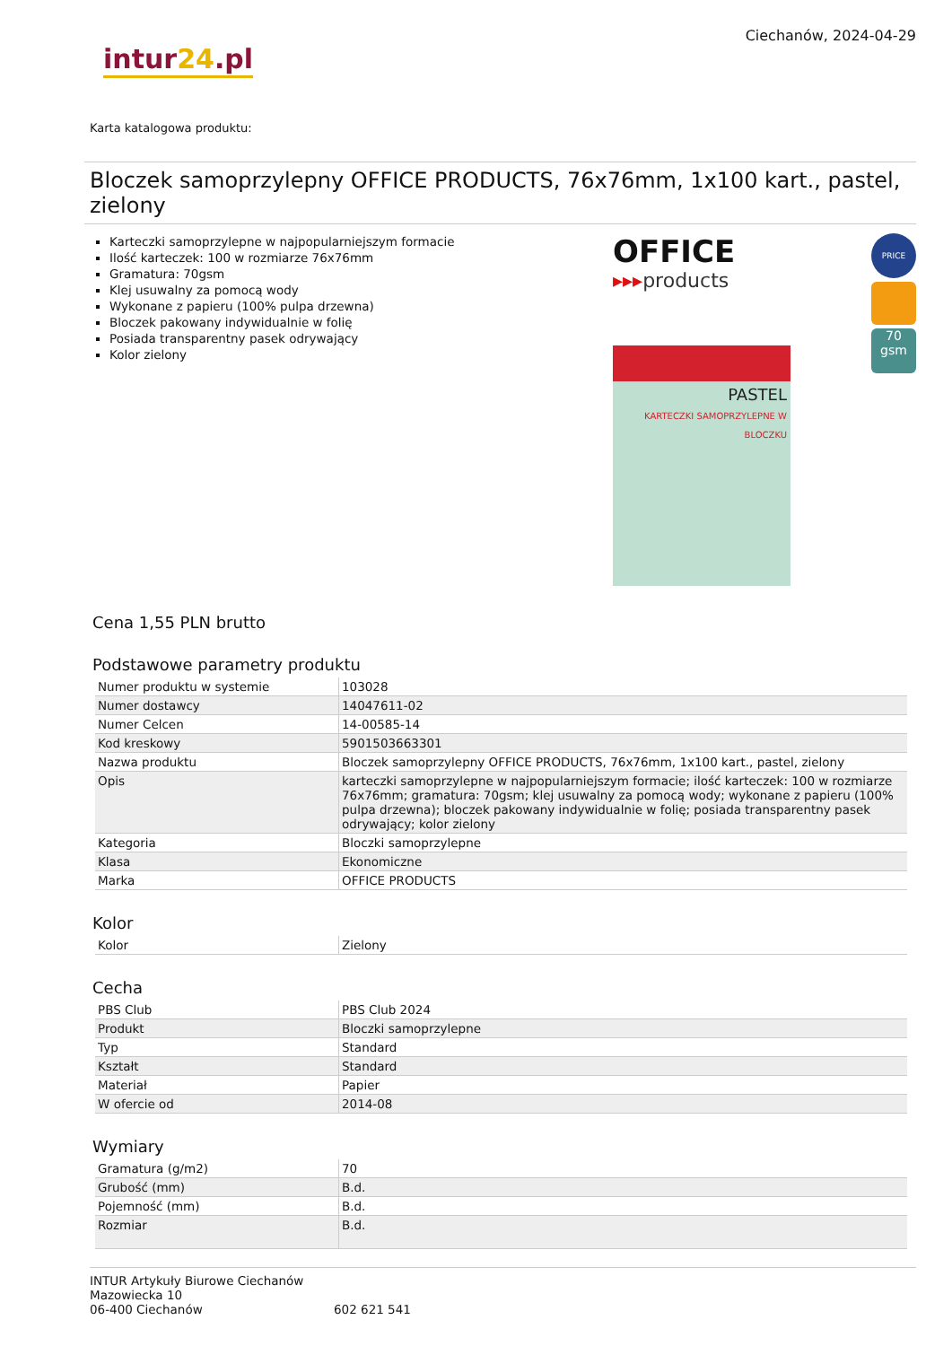intur24.pl
Ciechanów, 2024-04-29
Karta katalogowa produktu:
Bloczek samoprzylepny OFFICE PRODUCTS, 76x76mm, 1x100 kart., pastel, zielony
Karteczki samoprzylepne w najpopularniejszym formacie
Ilość karteczek: 100 w rozmiarze 76x76mm
Gramatura: 70gsm
Klej usuwalny za pomocą wody
Wykonane z papieru (100% pulpa drzewna)
Bloczek pakowany indywidualnie w folię
Posiada transparentny pasek odrywający
Kolor zielony
OFFICE
▸▸▸products
PASTEL
KARTECZKI SAMOPRZYLEPNE W BLOCZKU
PRICE
70 gsm
Cena 1,55 PLN brutto
Podstawowe parametry produktu
| Numer produktu w systemie | 103028 |
| Numer dostawcy | 14047611-02 |
| Numer Celcen | 14-00585-14 |
| Kod kreskowy | 5901503663301 |
| Nazwa produktu | Bloczek samoprzylepny OFFICE PRODUCTS, 76x76mm, 1x100 kart., pastel, zielony |
| Opis | karteczki samoprzylepne w najpopularniejszym formacie; ilość karteczek: 100 w rozmiarze 76x76mm; gramatura: 70gsm; klej usuwalny za pomocą wody; wykonane z papieru (100% pulpa drzewna); bloczek pakowany indywidualnie w folię; posiada transparentny pasek odrywający; kolor zielony |
| Kategoria | Bloczki samoprzylepne |
| Klasa | Ekonomiczne |
| Marka | OFFICE PRODUCTS |
Kolor
| Kolor | Zielony |
Cecha
| PBS Club | PBS Club 2024 |
| Produkt | Bloczki samoprzylepne |
| Typ | Standard |
| Kształt | Standard |
| Materiał | Papier |
| W ofercie od | 2014-08 |
Wymiary
| Gramatura (g/m2) | 70 |
| Grubość (mm) | B.d. |
| Pojemność (mm) | B.d. |
| Rozmiar | B.d. |
INTUR Artykuły Biurowe Ciechanów
Mazowiecka 10
06-400 Ciechanów
602 621 541